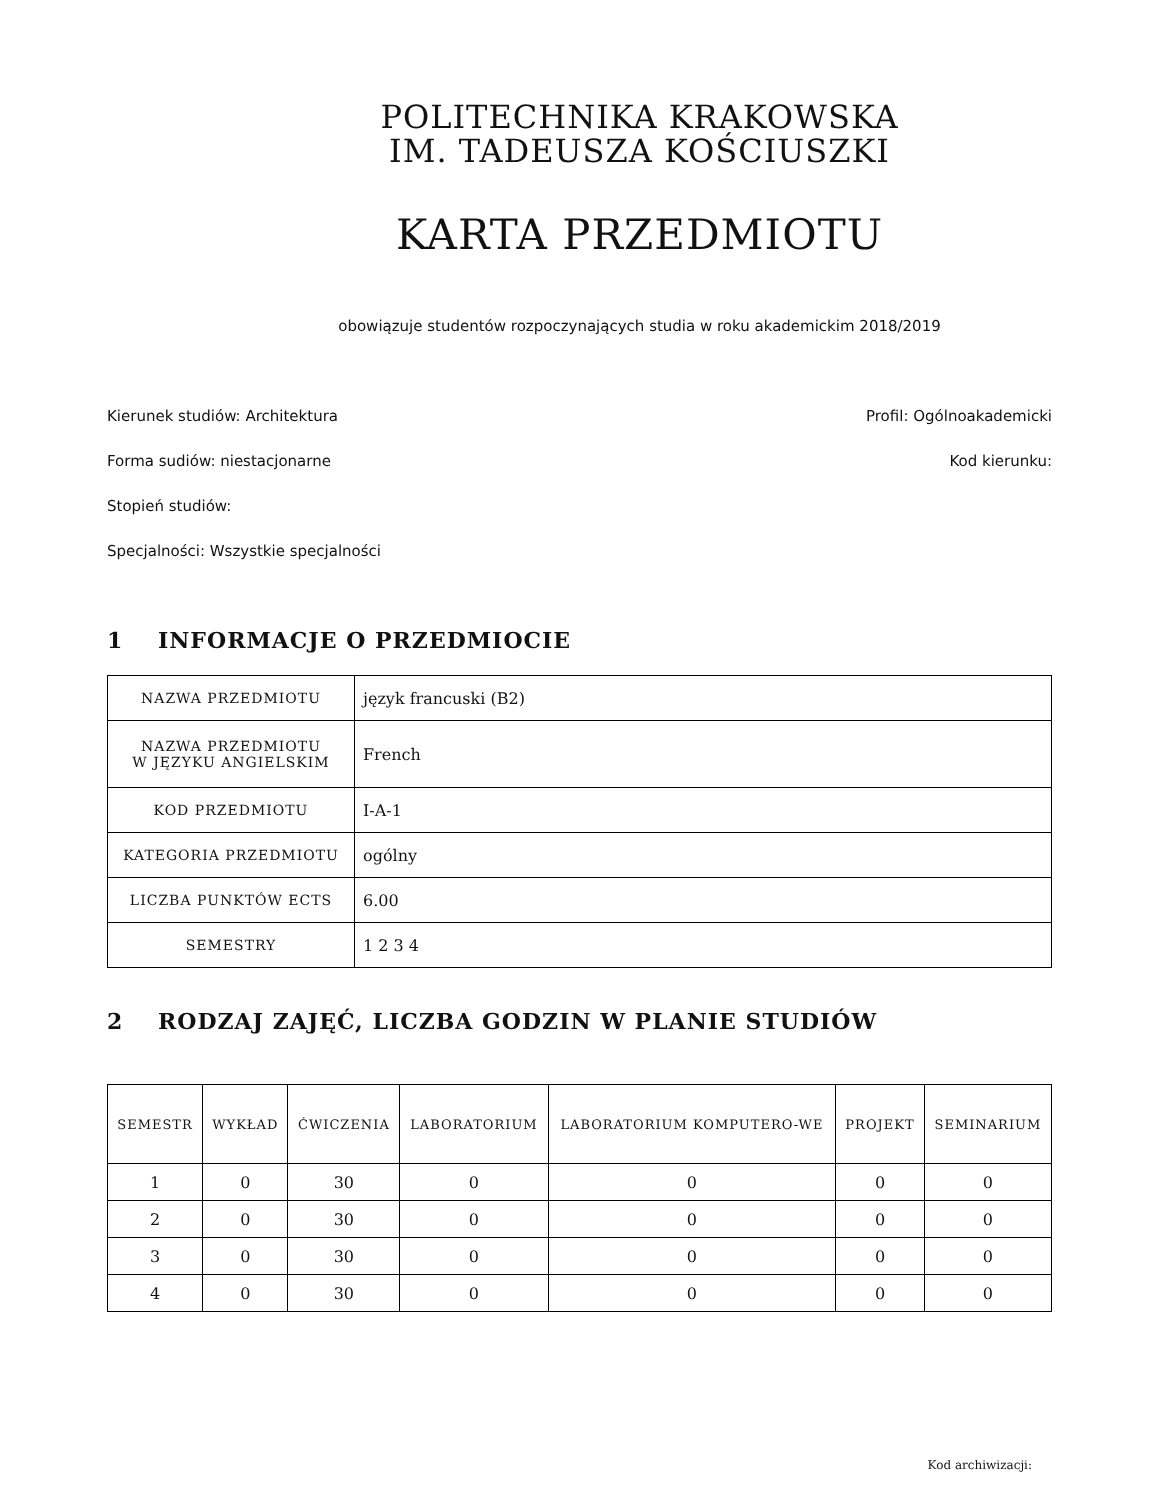POLITECHNIKA KRAKOWSKA
IM. TADEUSZA KOŚCIUSZKI
KARTA PRZEDMIOTU
obowiązuje studentów rozpoczynających studia w roku akademickim 2018/2019
Kierunek studiów: Architektura Profil: Ogólnoakademicki
Forma sudiów: niestacjonarne Kod kierunku:
Stopień studiów:
Specjalności: Wszystkie specjalności
1 INFORMACJE O PRZEDMIOCIE
| NAZWA PRZEDMIOTU | język francuski (B2) |
| NAZWA PRZEDMIOTU W JĘZYKU ANGIELSKIM | French |
| KOD PRZEDMIOTU | I-A-1 |
| KATEGORIA PRZEDMIOTU | ogólny |
| LICZBA PUNKTÓW ECTS | 6.00 |
| SEMESTRY | 1 2 3 4 |
2 RODZAJ ZAJĘĆ, LICZBA GODZIN W PLANIE STUDIÓW
| SEMESTR | WYKŁAD | ĆWICZENIA | LABORATORIUM | LABORATORIUM KOMPUTERO-WE | PROJEKT | SEMINARIUM |
| --- | --- | --- | --- | --- | --- | --- |
| 1 | 0 | 30 | 0 | 0 | 0 | 0 |
| 2 | 0 | 30 | 0 | 0 | 0 | 0 |
| 3 | 0 | 30 | 0 | 0 | 0 | 0 |
| 4 | 0 | 30 | 0 | 0 | 0 | 0 |
Kod archiwizacji: